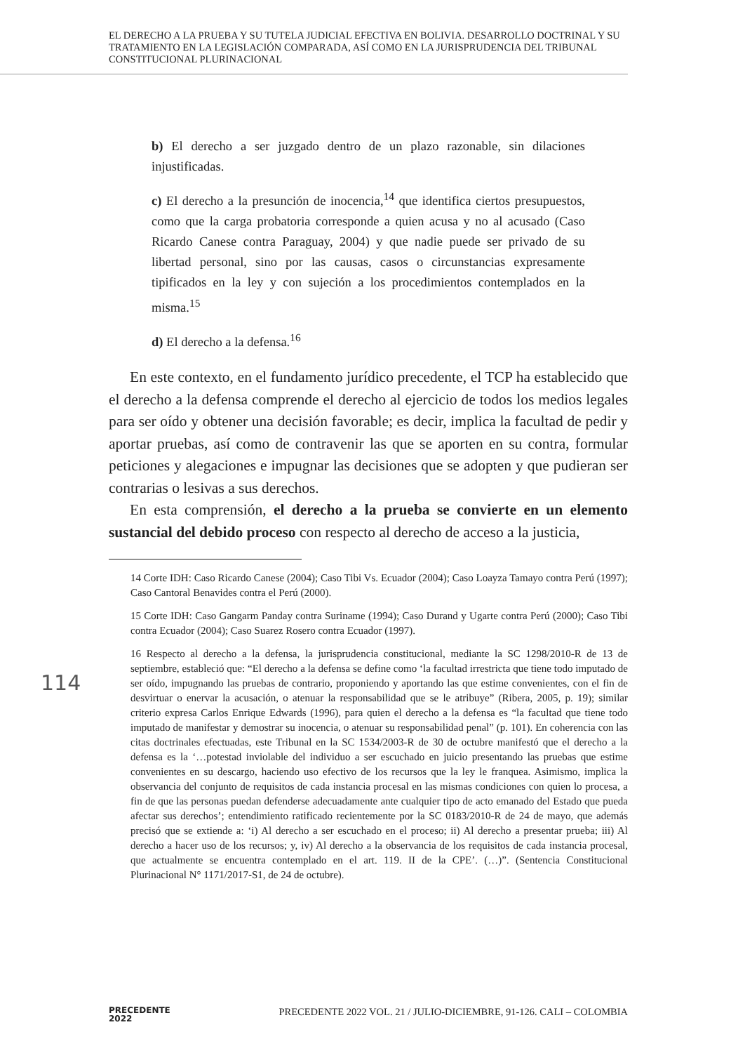EL DERECHO A LA PRUEBA Y SU TUTELA JUDICIAL EFECTIVA EN BOLIVIA. DESARROLLO DOCTRINAL Y SU TRATAMIENTO EN LA LEGISLACIÓN COMPARADA, ASÍ COMO EN LA JURISPRUDENCIA DEL TRIBUNAL CONSTITUCIONAL PLURINACIONAL
b) El derecho a ser juzgado dentro de un plazo razonable, sin dilaciones injustificadas.
c) El derecho a la presunción de inocencia,<sup>14</sup> que identifica ciertos presupuestos, como que la carga probatoria corresponde a quien acusa y no al acusado (Caso Ricardo Canese contra Paraguay, 2004) y que nadie puede ser privado de su libertad personal, sino por las causas, casos o circunstancias expresamente tipificados en la ley y con sujeción a los procedimientos contemplados en la misma.<sup>15</sup>
d) El derecho a la defensa.<sup>16</sup>
En este contexto, en el fundamento jurídico precedente, el TCP ha establecido que el derecho a la defensa comprende el derecho al ejercicio de todos los medios legales para ser oído y obtener una decisión favorable; es decir, implica la facultad de pedir y aportar pruebas, así como de contravenir las que se aporten en su contra, formular peticiones y alegaciones e impugnar las decisiones que se adopten y que pudieran ser contrarias o lesivas a sus derechos.
En esta comprensión, el derecho a la prueba se convierte en un elemento sustancial del debido proceso con respecto al derecho de acceso a la justicia,
14 Corte IDH: Caso Ricardo Canese (2004); Caso Tibi Vs. Ecuador (2004); Caso Loayza Tamayo contra Perú (1997); Caso Cantoral Benavides contra el Perú (2000).
15 Corte IDH: Caso Gangarm Panday contra Suriname (1994); Caso Durand y Ugarte contra Perú (2000); Caso Tibi contra Ecuador (2004); Caso Suarez Rosero contra Ecuador (1997).
16 Respecto al derecho a la defensa, la jurisprudencia constitucional, mediante la SC 1298/2010-R de 13 de septiembre, estableció que: “El derecho a la defensa se define como ‘la facultad irrestricta que tiene todo imputado de ser oído, impugnando las pruebas de contrario, proponiendo y aportando las que estime convenientes, con el fin de desvirtuar o enervar la acusación, o atenuar la responsabilidad que se le atribuye” (Ribera, 2005, p. 19); similar criterio expresa Carlos Enrique Edwards (1996), para quien el derecho a la defensa es “la facultad que tiene todo imputado de manifestar y demostrar su inocencia, o atenuar su responsabilidad penal” (p. 101). En coherencia con las citas doctrinales efectuadas, este Tribunal en la SC 1534/2003-R de 30 de octubre manifestó que el derecho a la defensa es la ‘…potestad inviolable del individuo a ser escuchado en juicio presentando las pruebas que estime convenientes en su descargo, haciendo uso efectivo de los recursos que la ley le franquea. Asimismo, implica la observancia del conjunto de requisitos de cada instancia procesal en las mismas condiciones con quien lo procesa, a fin de que las personas puedan defenderse adecuadamente ante cualquier tipo de acto emanado del Estado que pueda afectar sus derechos’; entendimiento ratificado recientemente por la SC 0183/2010-R de 24 de mayo, que además precisó que se extiende a: ‘i) Al derecho a ser escuchado en el proceso; ii) Al derecho a presentar prueba; iii) Al derecho a hacer uso de los recursos; y, iv) Al derecho a la observancia de los requisitos de cada instancia procesal, que actualmente se encuentra contemplado en el art. 119. II de la CPE’. (…)”. (Sentencia Constitucional Plurinacional N° 1171/2017-S1, de 24 de octubre).
114
PRECEDENTE
2022
PRECEDENTE 2022 VOL. 21 / JULIO-DICIEMBRE, 91-126. CALI – COLOMBIA